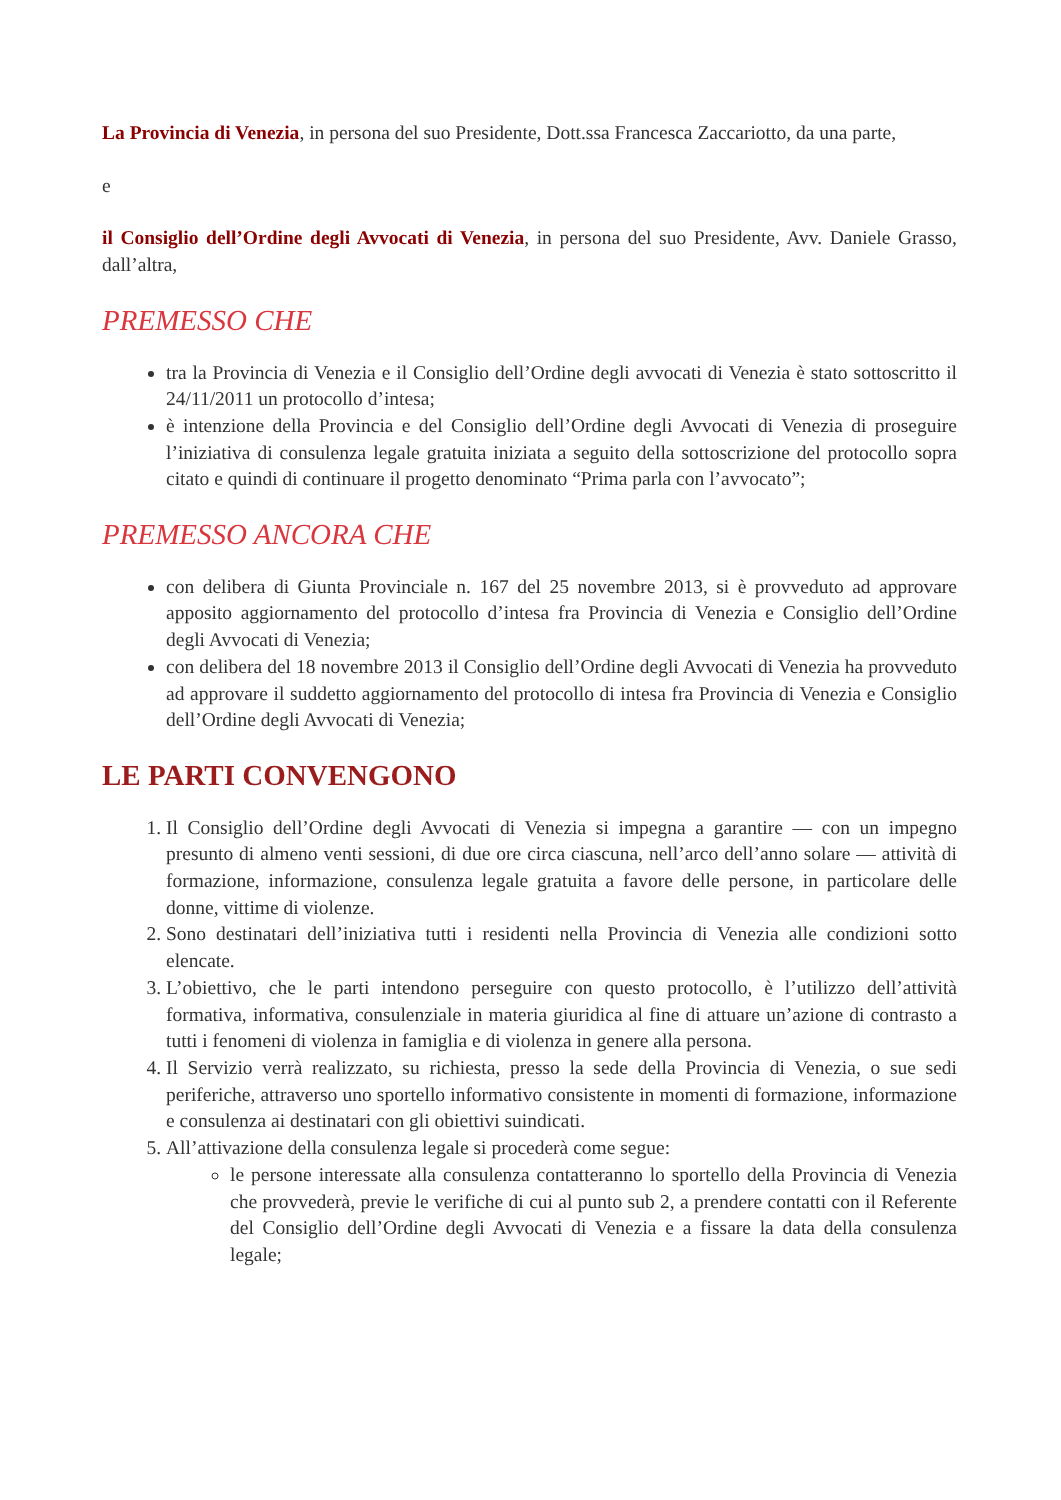La Provincia di Venezia, in persona del suo Presidente, Dott.ssa Francesca Zaccariotto, da una parte,
e
il Consiglio dell’Ordine degli Avvocati di Venezia, in persona del suo Presidente, Avv. Daniele Grasso, dall’altra,
PREMESSO CHE
tra la Provincia di Venezia e il Consiglio dell’Ordine degli avvocati di Venezia è stato sottoscritto il 24/11/2011 un protocollo d’intesa;
è intenzione della Provincia e del Consiglio dell’Ordine degli Avvocati di Venezia di proseguire l’iniziativa di consulenza legale gratuita iniziata a seguito della sottoscrizione del protocollo sopra citato e quindi di continuare il progetto denominato “Prima parla con l’avvocato”;
PREMESSO ANCORA CHE
con delibera di Giunta Provinciale n. 167 del 25 novembre 2013, si è provveduto ad approvare apposito aggiornamento del protocollo d’intesa fra Provincia di Venezia e Consiglio dell’Ordine degli Avvocati di Venezia;
con delibera del 18 novembre 2013 il Consiglio dell’Ordine degli Avvocati di Venezia ha provveduto ad approvare il suddetto aggiornamento del protocollo di intesa fra Provincia di Venezia e Consiglio dell’Ordine degli Avvocati di Venezia;
LE PARTI CONVENGONO
1. Il Consiglio dell’Ordine degli Avvocati di Venezia si impegna a garantire — con un impegno presunto di almeno venti sessioni, di due ore circa ciascuna, nell’arco dell’anno solare — attività di formazione, informazione, consulenza legale gratuita a favore delle persone, in particolare delle donne, vittime di violenze.
2. Sono destinatari dell’iniziativa tutti i residenti nella Provincia di Venezia alle condizioni sotto elencate.
3. L’obiettivo, che le parti intendono perseguire con questo protocollo, è l’utilizzo dell’attività formativa, informativa, consulenziale in materia giuridica al fine di attuare un’azione di contrasto a tutti i fenomeni di violenza in famiglia e di violenza in genere alla persona.
4. Il Servizio verrà realizzato, su richiesta, presso la sede della Provincia di Venezia, o sue sedi periferiche, attraverso uno sportello informativo consistente in momenti di formazione, informazione e consulenza ai destinatari con gli obiettivi suindicati.
5. All’attivazione della consulenza legale si procederà come segue:
le persone interessate alla consulenza contatteranno lo sportello della Provincia di Venezia che provvederà, previe le verifiche di cui al punto sub 2, a prendere contatti con il Referente del Consiglio dell’Ordine degli Avvocati di Venezia e a fissare la data della consulenza legale;